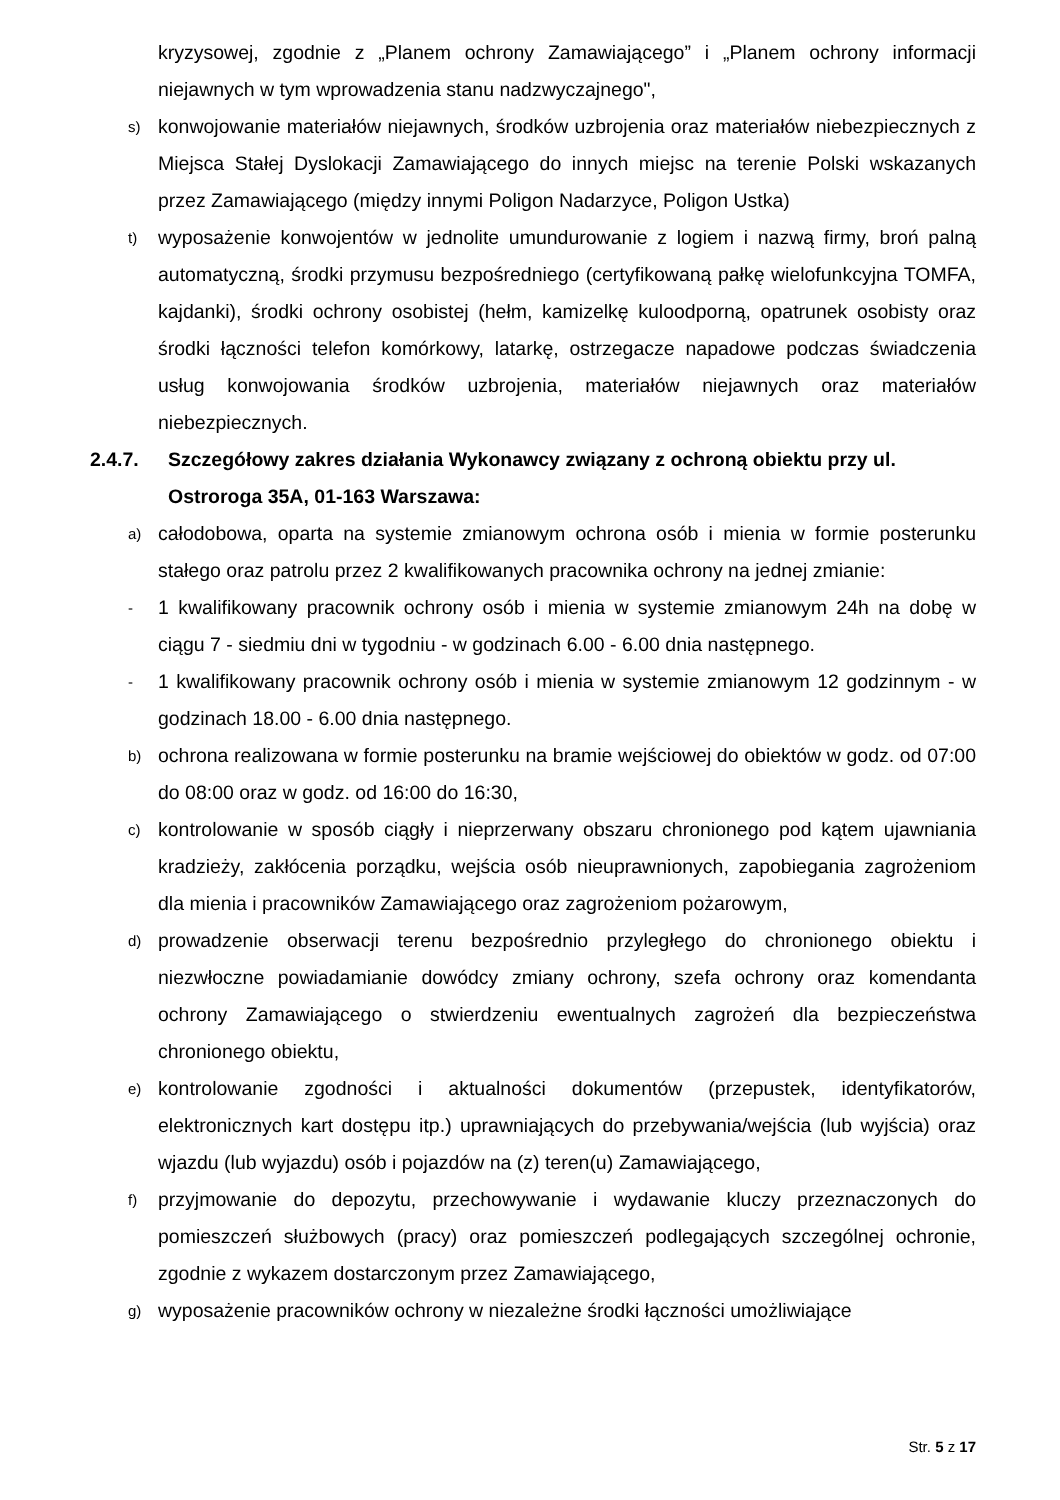kryzysowej, zgodnie z „Planem ochrony Zamawiającego” i „Planem ochrony informacji niejawnych w tym wprowadzenia stanu nadzwyczajnego",
s) konwojowanie materiałów niejawnych, środków uzbrojenia oraz materiałów niebezpiecznych z Miejsca Stałej Dyslokacji Zamawiającego do innych miejsc na terenie Polski wskazanych przez Zamawiającego (między innymi Poligon Nadarzyce, Poligon Ustka)
t) wyposażenie konwojentów w jednolite umundurowanie z logiem i nazwą firmy, broń palną automatyczną, środki przymusu bezpośredniego (certyfikowaną pałkę wielofunkcyjna TOMFA, kajdanki), środki ochrony osobistej (hełm, kamizelkę kuloodporną, opatrunek osobisty oraz środki łączności telefon komórkowy, latarkę, ostrzegacze napadowe podczas świadczenia usług konwojowania środków uzbrojenia, materiałów niejawnych oraz materiałów niebezpiecznych.
2.4.7. Szczegółowy zakres działania Wykonawcy związany z ochroną obiektu przy ul. Ostroroga 35A, 01-163 Warszawa:
a) całodobowa, oparta na systemie zmianowym ochrona osób i mienia w formie posterunku stałego oraz patrolu przez 2 kwalifikowanych pracownika ochrony na jednej zmianie:
- 1 kwalifikowany pracownik ochrony osób i mienia w systemie zmianowym 24h na dobę w ciągu 7 - siedmiu dni w tygodniu - w godzinach 6.00 - 6.00 dnia następnego.
- 1 kwalifikowany pracownik ochrony osób i mienia w systemie zmianowym 12 godzinnym - w godzinach 18.00 - 6.00 dnia następnego.
b) ochrona realizowana w formie posterunku na bramie wejściowej do obiektów w godz. od 07:00 do 08:00 oraz w godz. od 16:00 do 16:30,
c) kontrolowanie w sposób ciągły i nieprzerwany obszaru chronionego pod kątem ujawniania kradzieży, zakłócenia porządku, wejścia osób nieuprawnionych, zapobiegania zagrożeniom dla mienia i pracowników Zamawiającego oraz zagrożeniom pożarowym,
d) prowadzenie obserwacji terenu bezpośrednio przyległego do chronionego obiektu i niezwłoczne powiadamianie dowódcy zmiany ochrony, szefa ochrony oraz komendanta ochrony Zamawiającego o stwierdzeniu ewentualnych zagrożeń dla bezpieczeństwa chronionego obiektu,
e) kontrolowanie zgodności i aktualności dokumentów (przepustek, identyfikatorów, elektronicznych kart dostępu itp.) uprawniających do przebywania/wejścia (lub wyjścia) oraz wjazdu (lub wyjazdu) osób i pojazdów na (z) teren(u) Zamawiającego,
f) przyjmowanie do depozytu, przechowywanie i wydawanie kluczy przeznaczonych do pomieszczeń służbowych (pracy) oraz pomieszczeń podlegających szczególnej ochronie, zgodnie z wykazem dostarczonym przez Zamawiającego,
g) wyposażenie pracowników ochrony w niezależne środki łączności umożliwiające
Str. 5 z 17